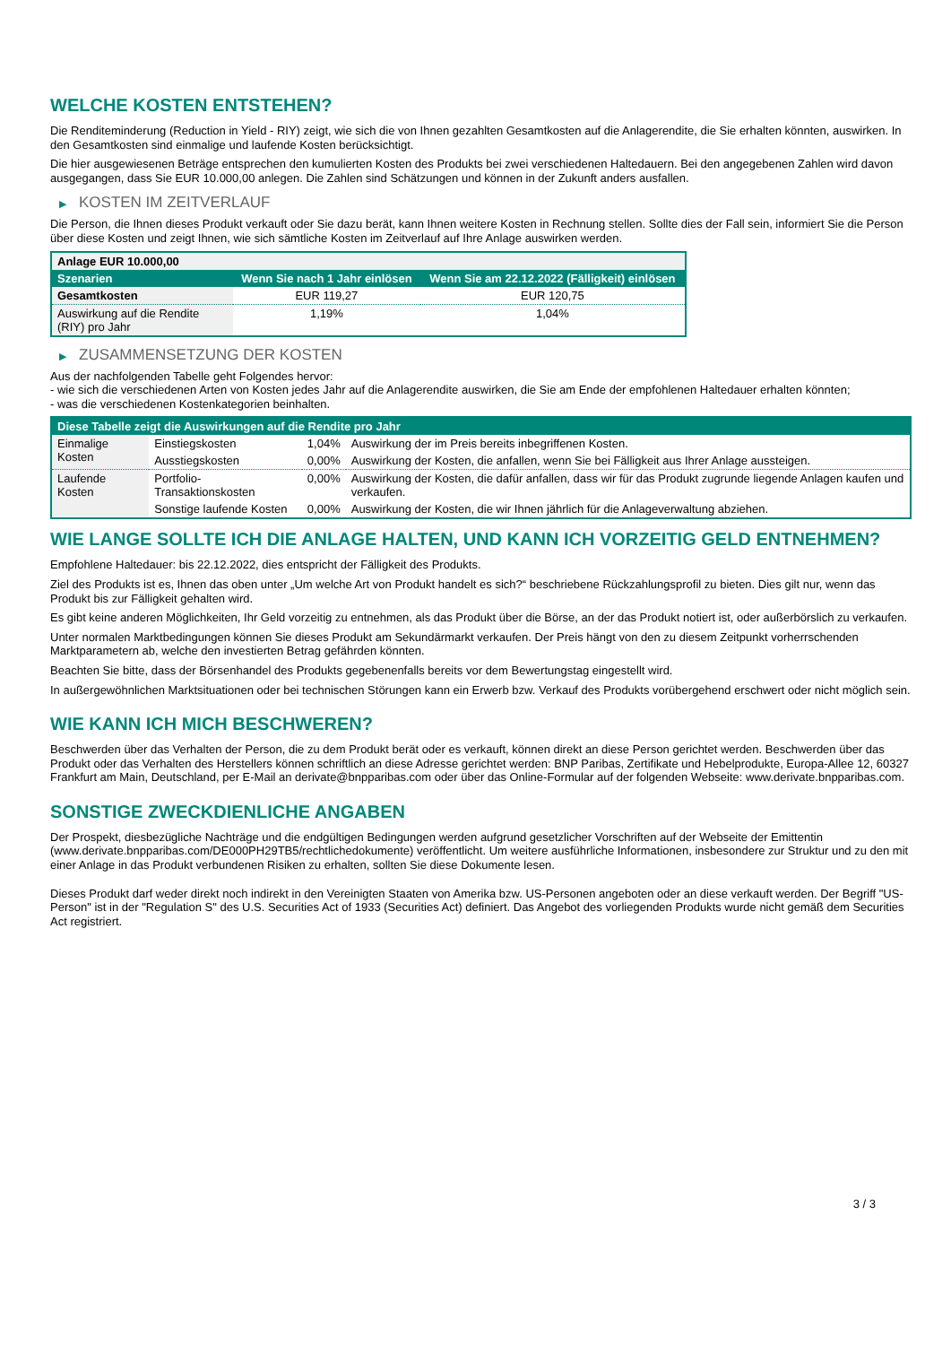WELCHE KOSTEN ENTSTEHEN?
Die Renditeminderung (Reduction in Yield - RIY) zeigt, wie sich die von Ihnen gezahlten Gesamtkosten auf die Anlagerendite, die Sie erhalten könnten, auswirken. In den Gesamtkosten sind einmalige und laufende Kosten berücksichtigt.
Die hier ausgewiesenen Beträge entsprechen den kumulierten Kosten des Produkts bei zwei verschiedenen Haltedauern. Bei den angegebenen Zahlen wird davon ausgegangen, dass Sie EUR 10.000,00 anlegen. Die Zahlen sind Schätzungen und können in der Zukunft anders ausfallen.
▶ KOSTEN IM ZEITVERLAUF
Die Person, die Ihnen dieses Produkt verkauft oder Sie dazu berät, kann Ihnen weitere Kosten in Rechnung stellen. Sollte dies der Fall sein, informiert Sie die Person über diese Kosten und zeigt Ihnen, wie sich sämtliche Kosten im Zeitverlauf auf Ihre Anlage auswirken werden.
| Anlage EUR 10.000,00 | | |
| --- | --- | --- |
| Szenarien | Wenn Sie nach 1 Jahr einlösen | Wenn Sie am 22.12.2022 (Fälligkeit) einlösen |
| Gesamtkosten | EUR 119,27 | EUR 120,75 |
| Auswirkung auf die Rendite (RIY) pro Jahr | 1,19% | 1,04% |
▶ ZUSAMMENSETZUNG DER KOSTEN
Aus der nachfolgenden Tabelle geht Folgendes hervor:
- wie sich die verschiedenen Arten von Kosten jedes Jahr auf die Anlagerendite auswirken, die Sie am Ende der empfohlenen Haltedauer erhalten könnten;
- was die verschiedenen Kostenkategorien beinhalten.
| Diese Tabelle zeigt die Auswirkungen auf die Rendite pro Jahr | | | |
| --- | --- | --- | --- |
| Einmalige Kosten | Einstiegskosten | 1,04% | Auswirkung der im Preis bereits inbegriffenen Kosten. |
| | Ausstiegskosten | 0,00% | Auswirkung der Kosten, die anfallen, wenn Sie bei Fälligkeit aus Ihrer Anlage aussteigen. |
| Laufende Kosten | Portfolio-Transaktionskosten | 0,00% | Auswirkung der Kosten, die dafür anfallen, dass wir für das Produkt zugrunde liegende Anlagen kaufen und verkaufen. |
| | Sonstige laufende Kosten | 0,00% | Auswirkung der Kosten, die wir Ihnen jährlich für die Anlageverwaltung abziehen. |
WIE LANGE SOLLTE ICH DIE ANLAGE HALTEN, UND KANN ICH VORZEITIG GELD ENTNEHMEN?
Empfohlene Haltedauer: bis 22.12.2022, dies entspricht der Fälligkeit des Produkts.
Ziel des Produkts ist es, Ihnen das oben unter „Um welche Art von Produkt handelt es sich?“ beschriebene Rückzahlungsprofil zu bieten. Dies gilt nur, wenn das Produkt bis zur Fälligkeit gehalten wird.
Es gibt keine anderen Möglichkeiten, Ihr Geld vorzeitig zu entnehmen, als das Produkt über die Börse, an der das Produkt notiert ist, oder außerbörslich zu verkaufen.
Unter normalen Marktbedingungen können Sie dieses Produkt am Sekundärmarkt verkaufen. Der Preis hängt von den zu diesem Zeitpunkt vorherrschenden Marktparametern ab, welche den investierten Betrag gefährden könnten.
Beachten Sie bitte, dass der Börsenhandel des Produkts gegebenenfalls bereits vor dem Bewertungstag eingestellt wird.
In außergewöhnlichen Marktsituationen oder bei technischen Störungen kann ein Erwerb bzw. Verkauf des Produkts vorübergehend erschwert oder nicht möglich sein.
WIE KANN ICH MICH BESCHWEREN?
Beschwerden über das Verhalten der Person, die zu dem Produkt berät oder es verkauft, können direkt an diese Person gerichtet werden. Beschwerden über das Produkt oder das Verhalten des Herstellers können schriftlich an diese Adresse gerichtet werden: BNP Paribas, Zertifikate und Hebelprodukte, Europa-Allee 12, 60327 Frankfurt am Main, Deutschland, per E-Mail an derivate@bnpparibas.com oder über das Online-Formular auf der folgenden Webseite: www.derivate.bnpparibas.com.
SONSTIGE ZWECKDIENLICHE ANGABEN
Der Prospekt, diesbezügliche Nachträge und die endgültigen Bedingungen werden aufgrund gesetzlicher Vorschriften auf der Webseite der Emittentin (www.derivate.bnpparibas.com/DE000PH29TB5/rechtlichedokumente) veröffentlicht. Um weitere ausführliche Informationen, insbesondere zur Struktur und zu den mit einer Anlage in das Produkt verbundenen Risiken zu erhalten, sollten Sie diese Dokumente lesen.
Dieses Produkt darf weder direkt noch indirekt in den Vereinigten Staaten von Amerika bzw. US-Personen angeboten oder an diese verkauft werden. Der Begriff "US-Person" ist in der "Regulation S" des U.S. Securities Act of 1933 (Securities Act) definiert. Das Angebot des vorliegenden Produkts wurde nicht gemäß dem Securities Act registriert.
3 / 3